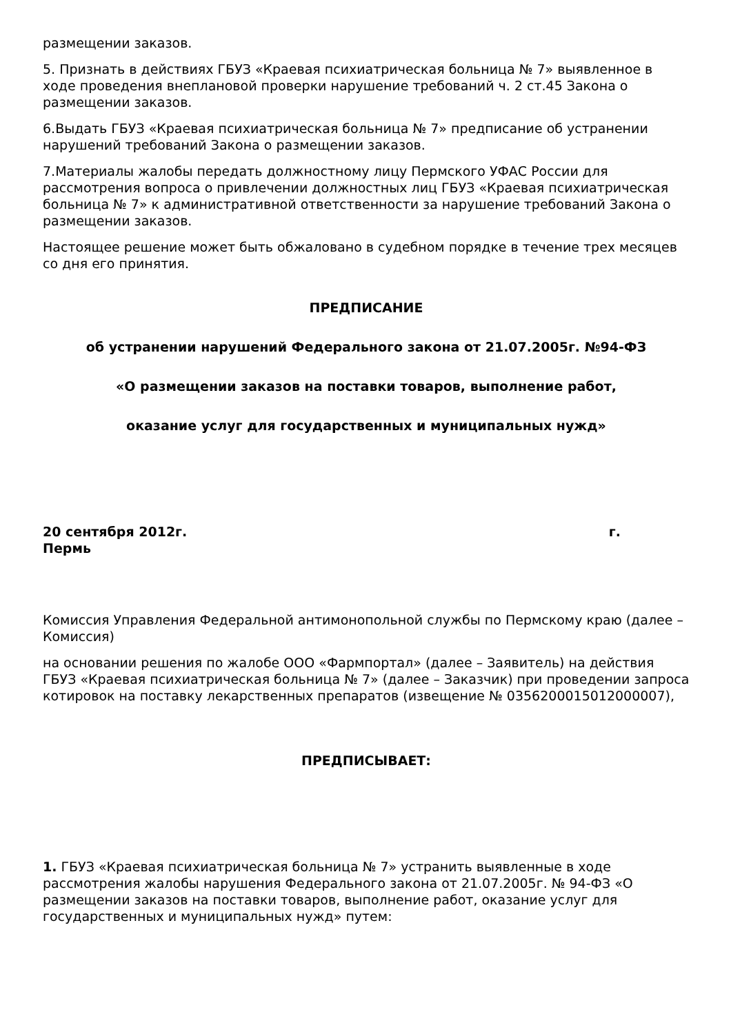размещении заказов.
5. Признать в действиях ГБУЗ «Краевая психиатрическая больница № 7» выявленное в ходе проведения внеплановой проверки нарушение требований ч. 2 ст.45 Закона о размещении заказов.
6.Выдать ГБУЗ «Краевая психиатрическая больница № 7» предписание об устранении нарушений требований Закона о размещении заказов.
7.Материалы жалобы передать должностному лицу Пермского УФАС России для рассмотрения вопроса о привлечении должностных лиц ГБУЗ «Краевая психиатрическая больница № 7» к административной ответственности за нарушение требований Закона о размещении заказов.
Настоящее решение может быть обжаловано в судебном порядке в течение трех месяцев со дня его принятия.
ПРЕДПИСАНИЕ
об устранении нарушений Федерального закона от 21.07.2005г. №94-ФЗ
«О размещении заказов на поставки товаров, выполнение работ,
оказание услуг для государственных и муниципальных нужд»
20 сентября 2012г. г.
Пермь
Комиссия Управления Федеральной антимонопольной службы по Пермскому краю (далее – Комиссия)
на основании решения по жалобе ООО «Фармпортал» (далее – Заявитель) на действия ГБУЗ «Краевая психиатрическая больница № 7» (далее – Заказчик) при проведении запроса котировок на поставку лекарственных препаратов (извещение № 0356200015012000007),
ПРЕДПИСЫВАЕТ:
1. ГБУЗ «Краевая психиатрическая больница № 7» устранить выявленные в ходе рассмотрения жалобы нарушения Федерального закона от 21.07.2005г. № 94-ФЗ «О размещении заказов на поставки товаров, выполнение работ, оказание услуг для государственных и муниципальных нужд» путем: